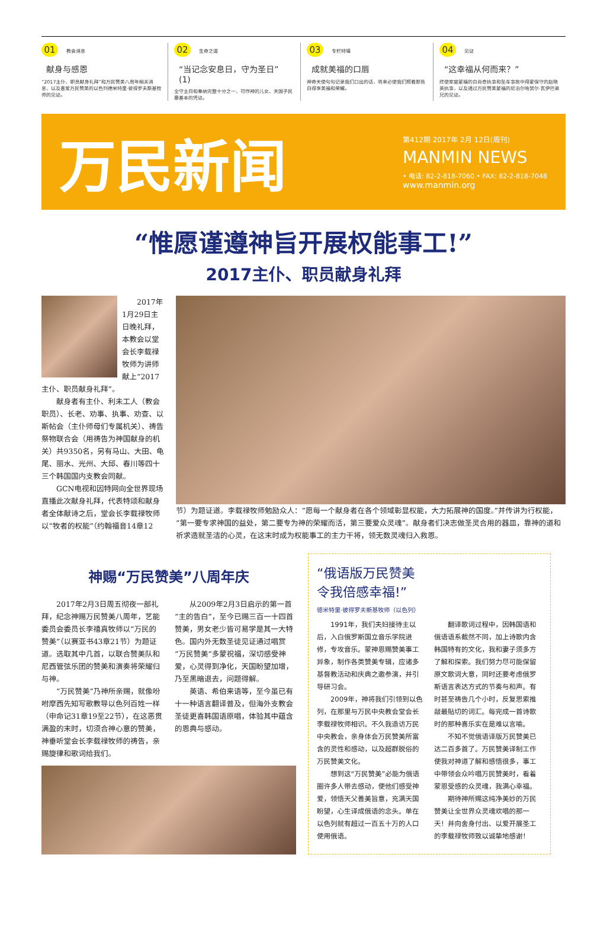01 教会消息
献身与感恩
“2017主仆、职员献身礼拜”和万民赞美八周年相关消息，以及喜爱万民赞美的以色列德米特里·彼得罗夫斯基牧师的见证。
02 生命之道
“当记念安息日，守为圣日”(1)
全守主日和奉纳完整十分之一，可作神的儿女、天国子民最基本的凭证。
03 专栏特辑
成就美福的口唇
神命天使句句记录我们口出的话，将来必使我们照着那告白得享美福和荣耀。
04 见证
“这幸福从何而来？”
终使家庭蒙福的白尚奇执事和坠车事故中得蒙保守的赵晓英执事，以及通过万民赞美蒙福的尼泊尔哈努尔·瓦伊巴弟兄的见证。
万民新闻
第412期 2017年 2月 12日(周刊)
MANMIN NEWS
• 电话: 82-2-818-7060 • FAX: 82-2-818-7048
www.manmin.org
“惟愿谨遵神旨开展权能事工!”
2017主仆、职员献身礼拜
2017年1月29日主日晚礼拜，本教会以堂会长李载禄牧师为讲师献上“2017主仆、职员献身礼拜”。
献身者有主仆、利未工人（教会职员）、长老、劝事、执事、劝查、以斯帖会（主仆师母们专属机关）、祷告祭物联合会（用祷告为神国献身的机关）共9350名，另有马山、大田、龟尾、丽水、光州、大邱、春川等四十三个韩国国内支教会同献。
GCN电视和因特网向全世界现场直播此次献身礼拜，代表特颂和献身者全体献诗之后，堂会长李载禄牧师以“牧者的权能”（约翰福音14章12
节）为题证道。李载禄牧师勉励众人：“愿每一个献身者在各个领域彰显权能，大力拓展神的国度。”并传讲为行权能，“第一要专求神国的益处，第二要专为神的荣耀而活，第三要爱众灵魂”。献身者们决志做圣灵合用的器皿，靠神的道和祈求造就圣洁的心灵，在这末时成为权能事工的主力干将，领无数灵魂归入救恩。
神赐“万民赞美”八周年庆
2017年2月3日周五彻夜一部礼拜，纪念神赐万民赞美八周年，艺能委员会委员长李禧真牧师以“万民的赞美”（以赛亚书43章21节）为题证道。选取其中几首，以联合赞美队和尼西管弦乐团的赞美和演奏将荣耀归与神。
“万民赞美”乃神所亲赐，就像吩咐摩西先知写歌教导以色列百姓一样（申命记31章19至22节），在这恶贯满盈的末时，切须合神心意的赞美，神垂听堂会长李载禄牧师的祷告，亲赐旋律和歌词给我们。
从2009年2月3日启示的第一首“主的告白”，至今已赐三百一十四首赞美，男女老少皆可易学是其一大特色。国内外无数圣徒见证通过唱赏“万民赞美”多蒙祝福，深切感受神爱，心灵得到净化，天国盼望加增，乃至黑暗退去，问题得解。
英语、希伯来语等，至今虽已有十一种语言翻译普及，但海外支教会圣徒更喜韩国语原唱，体验其中蕴含的恩典与感动。
“俄语版万民赞美
令我倍感幸福!”
德米特里·彼得罗夫斯基牧师（以色列）
1991年，我们夫妇接待主以后，入白俄罗斯国立音乐学院进修，专攻音乐。蒙神恩赐赞美事工异象，制作各类赞美专辑，应诸多基督教活动和庆典之邀参演，并引导研习会。
2009年，神将我们引领到以色列，在那里与万民中央教会堂会长李载禄牧师相识。不久我造访万民中央教会，亲身体会万民赞美所富含的灵性和感动，以及超群脱俗的万民赞美文化。
想到这“万民赞美”必能为俄语圈许多人带去感动，使他们感受神爱，领悟天父善美旨意，充满天国盼望，心生译成俄语的念头。单在以色列就有超过一百五十万的人口使用俄语。
翻译歌词过程中，因韩国语和俄语语系截然不同，加上诗歌内含韩国特有的文化，我和妻子须多方了解和探索。我们努力尽可能保留原文歌词大意，同时还要考虑俄罗斯语言表达方式的节奏与和声。有时甚至祷告几个小时，反复思索推敲最贴切的词汇。每完成一首诗歌时的那种喜乐实在是难以言喻。
不知不觉俄语译版万民赞美已达二百多首了。万民赞美译制工作使我对神道了解和感悟很多，事工中带领会众吟唱万民赞美时，看着蒙恩受感的众灵魂，我满心幸福。
期待神所赐这纯净美妙的万民赞美让全世界众灵魂欢唱的那一天！并向舍身付出、以爱开展圣工的李载禄牧师致以诚挚地感谢！